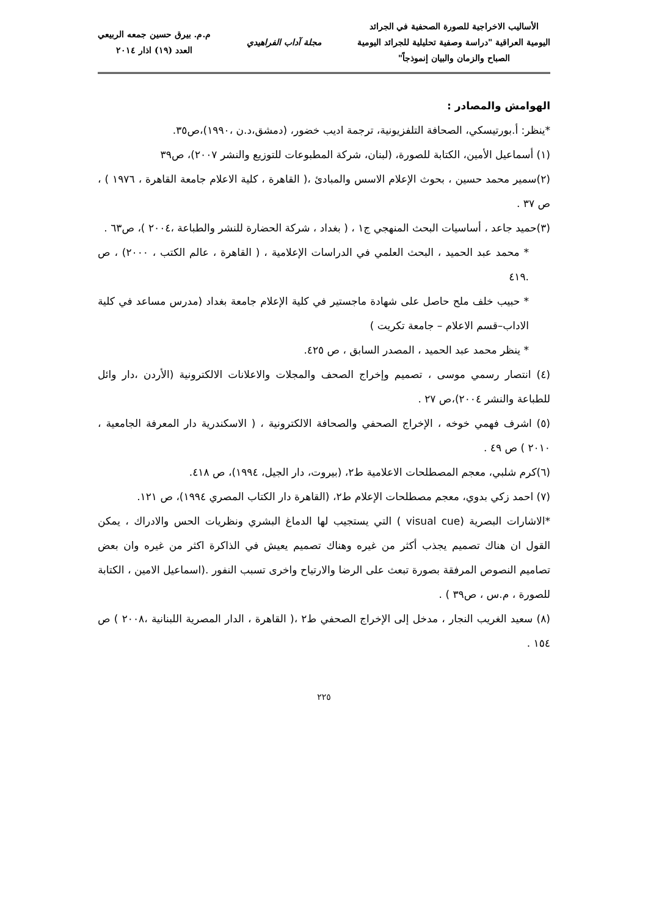الأساليب الاخراجية للصورة الصحفية في الجرائد
اليومية العراقية "دراسة وصفية تحليلية للجرائد اليومية
الصباح والزمان والبيان إنموذجاً"
مجلة آداب الفراهيدي
م.م. بيرق حسين جمعه الربيعي
العدد (١٩) اذار ٢٠١٤
الهوامش والمصادر :
*ينظر: أ.بورتيسكي، الصحافة التلفزيونية، ترجمة اديب خضور، (دمشق،د.ن ،١٩٩٠)،ص٣٥.
(١) أسماعيل الأمين، الكتابة للصورة، (لبنان، شركة المطبوعات للتوزيع والنشر ٢٠٠٧)، ص٣٩
(٢)سمير محمد حسين ، بحوث الإعلام الاسس والمبادئ ،( القاهرة ، كلية الاعلام جامعة القاهرة ، ١٩٧٦ ) ، ص ٣٧ .
(٣)حميد جاعد ، أساسيات البحث المنهجي ج١ ، ( بغداد ، شركة الحضارة للنشر والطباعة ،٢٠٠٤ )، ص٦٣ .
* محمد عبد الحميد ، البحث العلمي في الدراسات الإعلامية ، ( القاهرة ، عالم الكتب ، ٢٠٠٠) ، ص .٤١٩
* حبيب خلف ملح حاصل على شهادة ماجستير في كلية الإعلام جامعة بغداد (مدرس مساعد في كلية الاداب–قسم الاعلام – جامعة تكريت )
* ينظر محمد عبد الحميد ، المصدر السابق ، ص ٤٢٥.
(٤) انتصار رسمي موسى ، تصميم وإخراج الصحف والمجلات والاعلانات الالكترونية (الأردن ،دار وائل للطباعة والنشر ٢٠٠٤)،ص ٢٧ .
(٥) اشرف فهمي خوخه ، الإخراج الصحفي والصحافة الالكترونية ، ( الاسكندرية دار المعرفة الجامعية ، ٢٠١٠ ) ص ٤٩ .
(٦)كرم شلبي، معجم المصطلحات الاعلامية ط٢، (بيروت، دار الجيل، ١٩٩٤)، ص ٤١٨.
(٧) احمد زكي بدوي، معجم مصطلحات الإعلام ط٢، (القاهرة دار الكتاب المصري ١٩٩٤)، ص ١٢١.
*الاشارات البصرية (visual cue ) التي يستجيب لها الدماغ البشري ونظريات الحس والادراك ، يمكن القول ان هناك تصميم يجذب أكثر من غيره وهناك تصميم يعيش في الذاكرة اكثر من غيره وان بعض تصاميم النصوص المرفقة بصورة تبعث على الرضا والارتياح واخرى تسبب النفور .(اسماعيل الامين ، الكتابة للصورة ، م.س ، ص٣٩ ) .
(٨) سعيد الغريب النجار ، مدخل إلى الإخراج الصحفي ط٢ ،( القاهرة ، الدار المصرية اللبنانية ،٢٠٠٨ ) ص ١٥٤ .
٢٢٥